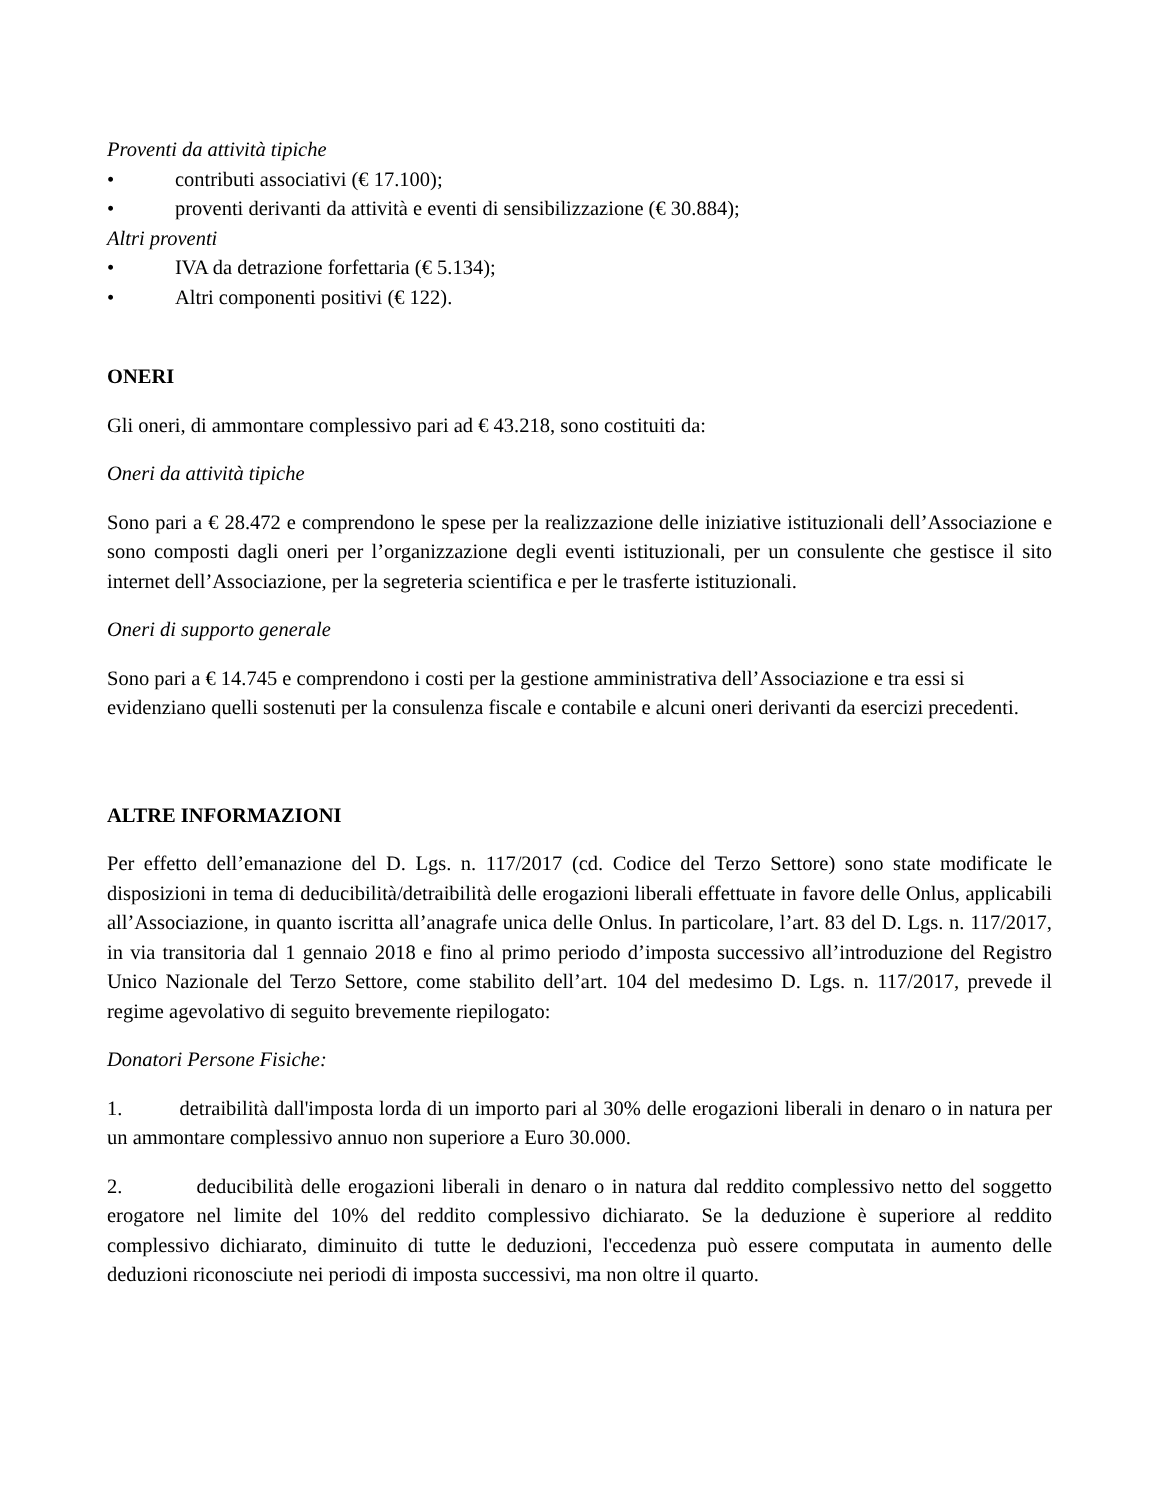Proventi da attività tipiche
• contributi associativi (€ 17.100);
• proventi derivanti da attività e eventi di sensibilizzazione (€ 30.884);
Altri proventi
• IVA da detrazione forfettaria (€ 5.134);
• Altri componenti positivi (€ 122).
ONERI
Gli oneri, di ammontare complessivo pari ad € 43.218, sono costituiti da:
Oneri da attività tipiche
Sono pari a € 28.472 e comprendono le spese per la realizzazione delle iniziative istituzionali dell’Associazione e sono composti dagli oneri per l’organizzazione degli eventi istituzionali, per un consulente che gestisce il sito internet dell’Associazione, per la segreteria scientifica e per le trasferte istituzionali.
Oneri di supporto generale
Sono pari a € 14.745 e comprendono i costi per la gestione amministrativa dell’Associazione e tra essi si evidenziano quelli sostenuti per la consulenza fiscale e contabile e alcuni oneri derivanti da esercizi precedenti.
ALTRE INFORMAZIONI
Per effetto dell’emanazione del D. Lgs. n. 117/2017 (cd. Codice del Terzo Settore) sono state modificate le disposizioni in tema di deducibilità/detraibilità delle erogazioni liberali effettuate in favore delle Onlus, applicabili all’Associazione, in quanto iscritta all’anagrafe unica delle Onlus. In particolare, l’art. 83 del D. Lgs. n. 117/2017, in via transitoria dal 1 gennaio 2018 e fino al primo periodo d’imposta successivo all’introduzione del Registro Unico Nazionale del Terzo Settore, come stabilito dell’art. 104 del medesimo D. Lgs. n. 117/2017, prevede il regime agevolativo di seguito brevemente riepilogato:
Donatori Persone Fisiche:
1. detraibilità dall'imposta lorda di un importo pari al 30% delle erogazioni liberali in denaro o in natura per un ammontare complessivo annuo non superiore a Euro 30.000.
2. deducibilità delle erogazioni liberali in denaro o in natura dal reddito complessivo netto del soggetto erogatore nel limite del 10% del reddito complessivo dichiarato. Se la deduzione è superiore al reddito complessivo dichiarato, diminuito di tutte le deduzioni, l'eccedenza può essere computata in aumento delle deduzioni riconosciute nei periodi di imposta successivi, ma non oltre il quarto.